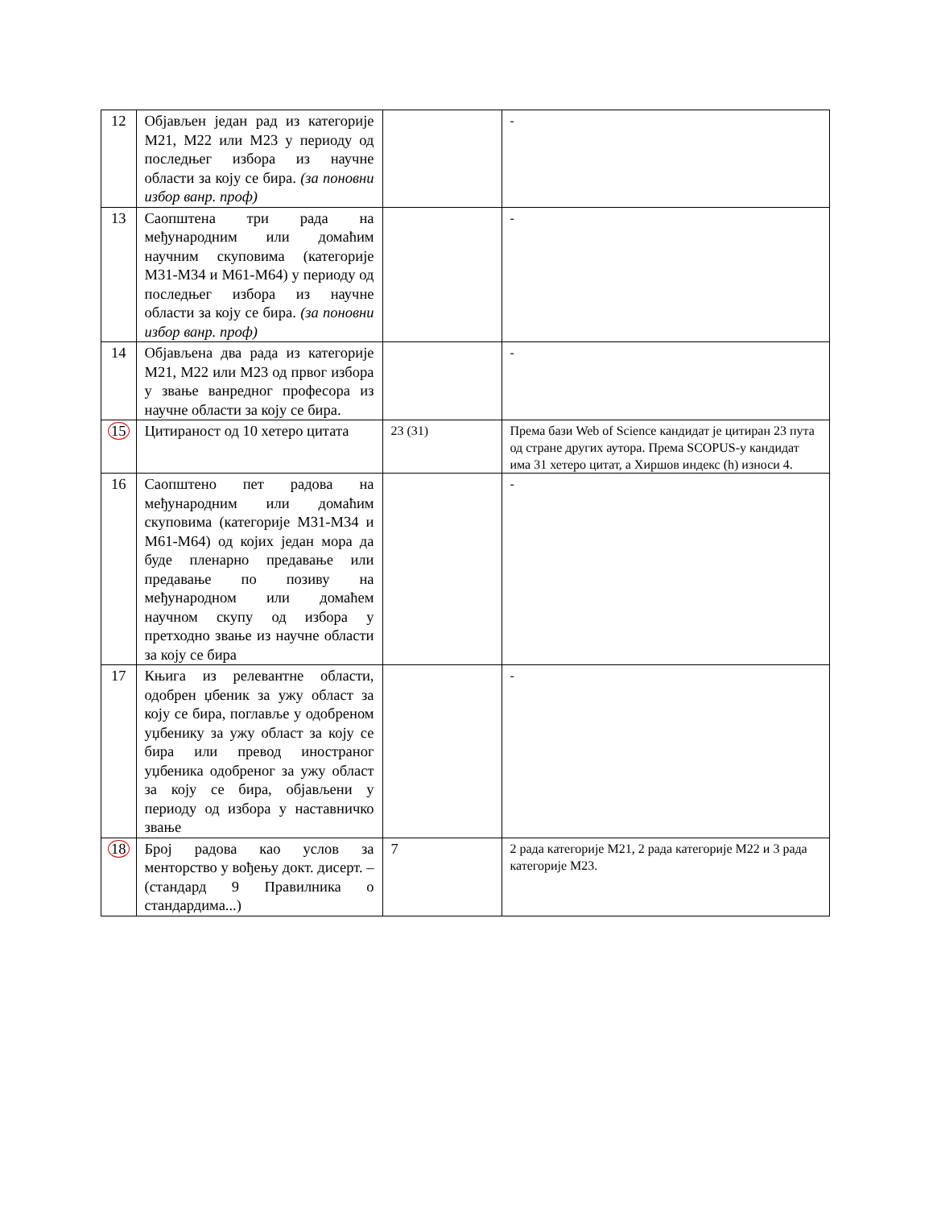| 12 | Објављен један рад из категорије М21, М22 или М23 у периоду од последњег избора из научне области за коју се бира. (за поновни избор ванр. проф) | | - |
| 13 | Саопштена три рада на међународним или домаћим научним скуповима (категорије М31-М34 и М61-М64) у периоду од последњег избора из научне области за коју се бира. (за поновни избор ванр. проф) | | - |
| 14 | Објављена два рада из категорије М21, М22 или М23 од првог избора у звање ванредног професора из научне области за коју се бира. | | - |
| 15 | Цитираност од 10 хетеро цитата | 23 (31) | Према бази Web of Science кандидат је цитиран 23 пута од стране других аутора. Према SCOPUS-у кандидат има 31 хетеро цитат, а Хиршов индекс (h) износи 4. |
| 16 | Саопштено пет радова на међународним или домаћим скуповима (категорије М31-М34 и М61-М64) од којих један мора да буде пленарно предавање или предавање по позиву на међународном или домаћем научном скупу од избора у претходно звање из научне области за коју се бира | | - |
| 17 | Књига из релевантне области, одобрен џбеник за ужу област за коју се бира, поглавље у одобреном уџбенику за ужу област за коју се бира или превод иностраног уџбеника одобреног за ужу област за коју се бира, објављени у периоду од избора у наставничко звање | | - |
| 18 | Број радова као услов за менторство у вођењу докт. дисерт. – (стандард 9 Правилника о стандардима...) | 7 | 2 рада категорије М21, 2 рада категорије М22 и 3 рада категорије М23. |